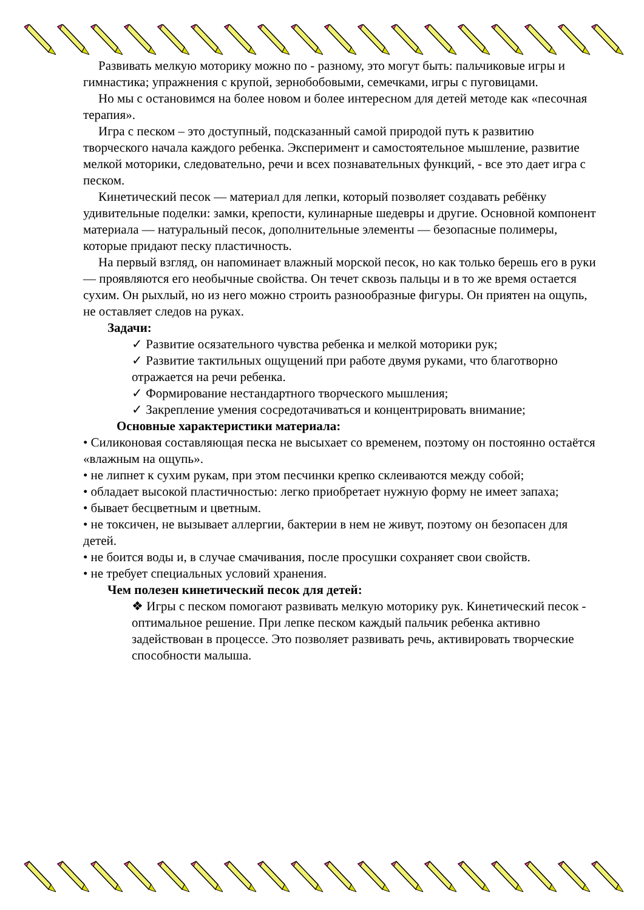Развивать мелкую моторику можно по - разному, это могут быть: пальчиковые игры и гимнастика; упражнения с крупой, зернобобовыми, семечками, игры с пуговицами.
Но мы с остановимся на более новом и более интересном для детей методе как «песочная терапия».
Игра с песком – это доступный, подсказанный самой природой путь к развитию творческого начала каждого ребенка. Эксперимент и самостоятельное мышление, развитие мелкой моторики, следовательно, речи и всех познавательных функций, - все это дает игра с песком.
Кинетический песок — материал для лепки, который позволяет создавать ребёнку удивительные поделки: замки, крепости, кулинарные шедевры и другие. Основной компонент материала — натуральный песок, дополнительные элементы — безопасные полимеры, которые придают песку пластичность.
На первый взгляд, он напоминает влажный морской песок, но как только берешь его в руки — проявляются его необычные свойства. Он течет сквозь пальцы и в то же время остается сухим. Он рыхлый, но из него можно строить разнообразные фигуры. Он приятен на ощупь, не оставляет следов на руках.
Задачи:
✓ Развитие осязательного чувства ребенка и мелкой моторики рук;
✓ Развитие тактильных ощущений при работе двумя руками, что благотворно отражается на речи ребенка.
✓ Формирование нестандартного творческого мышления;
✓ Закрепление умения сосредотачиваться и концентрировать внимание;
Основные характеристики материала:
• Силиконовая составляющая песка не высыхает со временем, поэтому он постоянно остаётся «влажным на ощупь».
• не липнет к сухим рукам, при этом песчинки крепко склеиваются между собой;
• обладает высокой пластичностью: легко приобретает нужную форму не имеет запаха;
• бывает бесцветным и цветным.
• не токсичен, не вызывает аллергии, бактерии в нем не живут, поэтому он безопасен для детей.
• не боится воды и, в случае смачивания, после просушки сохраняет свои свойств.
• не требует специальных условий хранения.
Чем полезен кинетический песок для детей:
❖ Игры с песком помогают развивать мелкую моторику рук. Кинетический песок - оптимальное решение. При лепке песком каждый пальчик ребенка активно задействован в процессе. Это позволяет развивать речь, активировать творческие способности малыша.